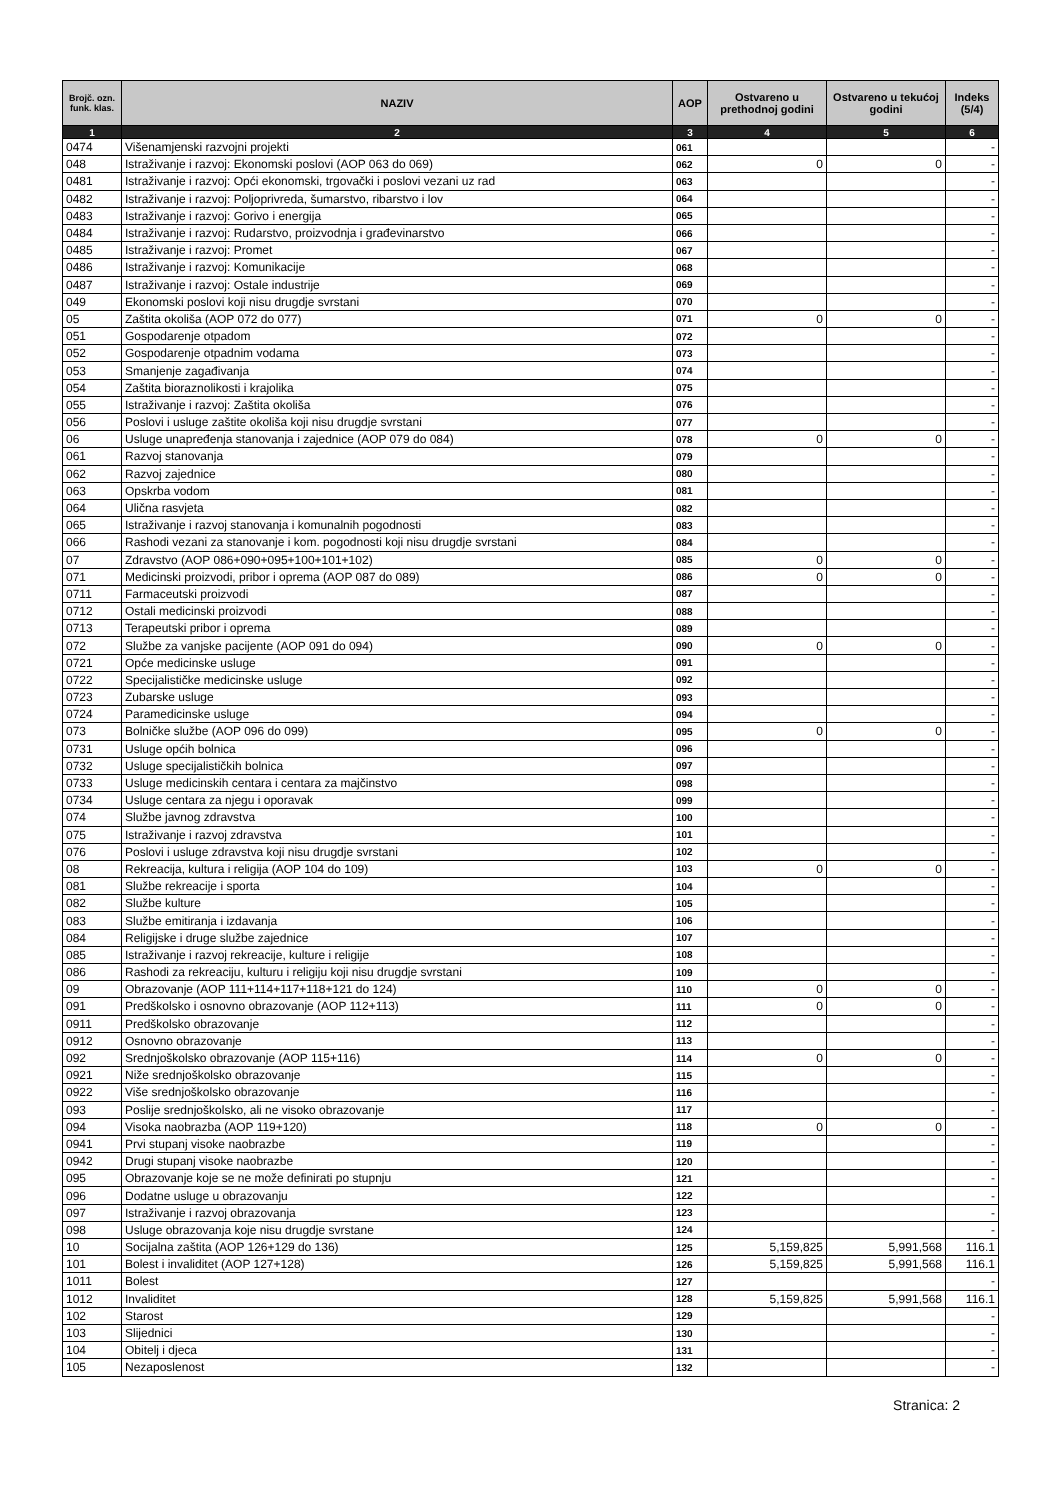| Brojč. ozn. funk. klas. | NAZIV | AOP | Ostvareno u prethodnoj godini | Ostvareno u tekućoj godini | Indeks (5/4) |
| --- | --- | --- | --- | --- | --- |
| 1 | 2 | 3 | 4 | 5 | 6 |
| 0474 | Višenamjenski razvojni projekti | 061 | | | - |
| 048 | Istraživanje i razvoj: Ekonomski poslovi (AOP 063 do 069) | 062 | 0 | 0 | - |
| 0481 | Istraživanje i razvoj: Opći ekonomski, trgovački i poslovi vezani uz rad | 063 | | | - |
| 0482 | Istraživanje i razvoj: Poljoprivreda, šumarstvo, ribarstvo i lov | 064 | | | - |
| 0483 | Istraživanje i razvoj: Gorivo i energija | 065 | | | - |
| 0484 | Istraživanje i razvoj: Rudarstvo, proizvodnja i građevinarstvo | 066 | | | - |
| 0485 | Istraživanje i razvoj: Promet | 067 | | | - |
| 0486 | Istraživanje i razvoj: Komunikacije | 068 | | | - |
| 0487 | Istraživanje i razvoj: Ostale industrije | 069 | | | - |
| 049 | Ekonomski poslovi koji nisu drugdje svrstani | 070 | | | - |
| 05 | Zaštita okoliša (AOP 072 do 077) | 071 | 0 | 0 | - |
| 051 | Gospodarenje otpadom | 072 | | | - |
| 052 | Gospodarenje otpadnim vodama | 073 | | | - |
| 053 | Smanjenje zagađivanja | 074 | | | - |
| 054 | Zaštita bioraznolikosti i krajolika | 075 | | | - |
| 055 | Istraživanje i razvoj: Zaštita okoliša | 076 | | | - |
| 056 | Poslovi i usluge zaštite okoliša koji nisu drugdje svrstani | 077 | | | - |
| 06 | Usluge unapređenja stanovanja i zajednice (AOP 079 do 084) | 078 | 0 | 0 | - |
| 061 | Razvoj stanovanja | 079 | | | - |
| 062 | Razvoj zajednice | 080 | | | - |
| 063 | Opskrba vodom | 081 | | | - |
| 064 | Ulična rasvjeta | 082 | | | - |
| 065 | Istraživanje i razvoj stanovanja i komunalnih pogodnosti | 083 | | | - |
| 066 | Rashodi vezani za stanovanje i kom. pogodnosti koji nisu drugdje svrstani | 084 | | | - |
| 07 | Zdravstvo (AOP 086+090+095+100+101+102) | 085 | 0 | 0 | - |
| 071 | Medicinski proizvodi, pribor i oprema (AOP 087 do 089) | 086 | 0 | 0 | - |
| 0711 | Farmaceutski proizvodi | 087 | | | - |
| 0712 | Ostali medicinski proizvodi | 088 | | | - |
| 0713 | Terapeutski pribor i oprema | 089 | | | - |
| 072 | Službe za vanjske pacijente (AOP 091 do 094) | 090 | 0 | 0 | - |
| 0721 | Opće medicinske usluge | 091 | | | - |
| 0722 | Specijalističke medicinske usluge | 092 | | | - |
| 0723 | Zubarske usluge | 093 | | | - |
| 0724 | Paramedicinske usluge | 094 | | | - |
| 073 | Bolničke službe (AOP 096 do 099) | 095 | 0 | 0 | - |
| 0731 | Usluge općih bolnica | 096 | | | - |
| 0732 | Usluge specijalističkih bolnica | 097 | | | - |
| 0733 | Usluge medicinskih centara i centara za majčinstvo | 098 | | | - |
| 0734 | Usluge centara za njegu i oporavak | 099 | | | - |
| 074 | Službe javnog zdravstva | 100 | | | - |
| 075 | Istraživanje i razvoj zdravstva | 101 | | | - |
| 076 | Poslovi i usluge zdravstva koji nisu drugdje svrstani | 102 | | | - |
| 08 | Rekreacija, kultura i religija (AOP 104 do 109) | 103 | 0 | 0 | - |
| 081 | Službe rekreacije i sporta | 104 | | | - |
| 082 | Službe kulture | 105 | | | - |
| 083 | Službe emitiranja i izdavanja | 106 | | | - |
| 084 | Religijske i druge službe zajednice | 107 | | | - |
| 085 | Istraživanje i razvoj rekreacije, kulture i religije | 108 | | | - |
| 086 | Rashodi za rekreaciju, kulturu i religiju koji nisu drugdje svrstani | 109 | | | - |
| 09 | Obrazovanje (AOP 111+114+117+118+121 do 124) | 110 | 0 | 0 | - |
| 091 | Predškolsko i osnovno obrazovanje (AOP 112+113) | 111 | 0 | 0 | - |
| 0911 | Predškolsko obrazovanje | 112 | | | - |
| 0912 | Osnovno obrazovanje | 113 | | | - |
| 092 | Srednjoškolsko obrazovanje (AOP 115+116) | 114 | 0 | 0 | - |
| 0921 | Niže srednjoškolsko obrazovanje | 115 | | | - |
| 0922 | Više srednjoškolsko obrazovanje | 116 | | | - |
| 093 | Poslije srednjoškolsko, ali ne visoko obrazovanje | 117 | | | - |
| 094 | Visoka naobrazba (AOP 119+120) | 118 | 0 | 0 | - |
| 0941 | Prvi stupanj visoke naobrazbe | 119 | | | - |
| 0942 | Drugi stupanj visoke naobrazbe | 120 | | | - |
| 095 | Obrazovanje koje se ne može definirati po stupnju | 121 | | | - |
| 096 | Dodatne usluge u obrazovanju | 122 | | | - |
| 097 | Istraživanje i razvoj obrazovanja | 123 | | | - |
| 098 | Usluge obrazovanja koje nisu drugdje svrstane | 124 | | | - |
| 10 | Socijalna zaštita (AOP 126+129 do 136) | 125 | 5,159,825 | 5,991,568 | 116.1 |
| 101 | Bolest i invaliditet (AOP 127+128) | 126 | 5,159,825 | 5,991,568 | 116.1 |
| 1011 | Bolest | 127 | | | - |
| 1012 | Invaliditet | 128 | 5,159,825 | 5,991,568 | 116.1 |
| 102 | Starost | 129 | | | - |
| 103 | Slijednici | 130 | | | - |
| 104 | Obitelj i djeca | 131 | | | - |
| 105 | Nezaposlenost | 132 | | | - |
Stranica: 2